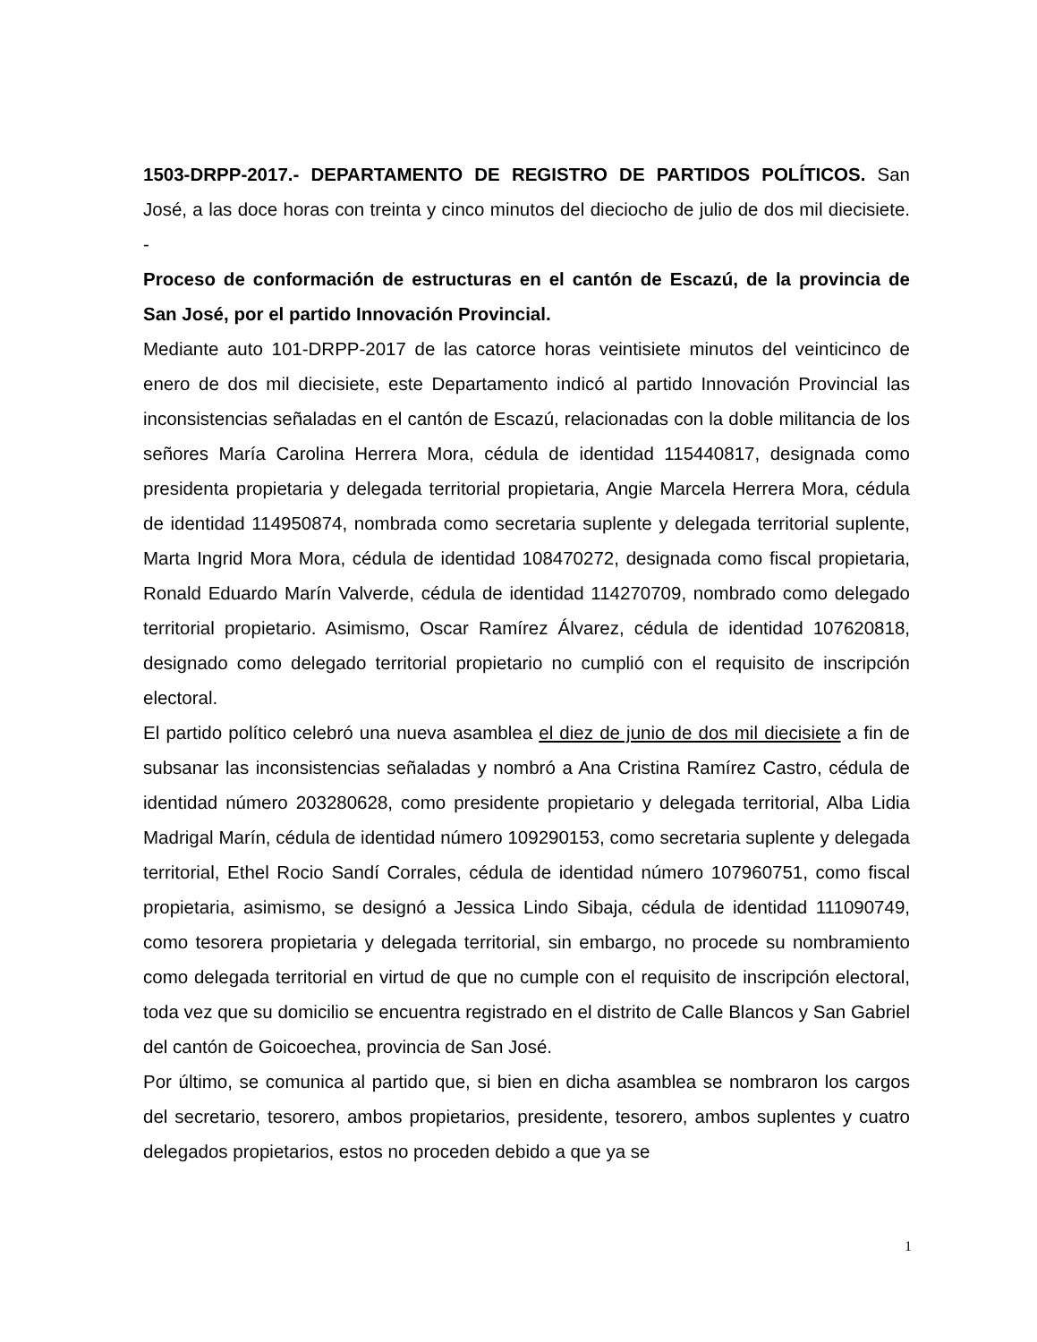1503-DRPP-2017.- DEPARTAMENTO DE REGISTRO DE PARTIDOS POLÍTICOS. San José, a las doce horas con treinta y cinco minutos del dieciocho de julio de dos mil diecisiete. -
Proceso de conformación de estructuras en el cantón de Escazú, de la provincia de San José, por el partido Innovación Provincial.
Mediante auto 101-DRPP-2017 de las catorce horas veintisiete minutos del veinticinco de enero de dos mil diecisiete, este Departamento indicó al partido Innovación Provincial las inconsistencias señaladas en el cantón de Escazú, relacionadas con la doble militancia de los señores María Carolina Herrera Mora, cédula de identidad 115440817, designada como presidenta propietaria y delegada territorial propietaria, Angie Marcela Herrera Mora, cédula de identidad 114950874, nombrada como secretaria suplente y delegada territorial suplente, Marta Ingrid Mora Mora, cédula de identidad 108470272, designada como fiscal propietaria, Ronald Eduardo Marín Valverde, cédula de identidad 114270709, nombrado como delegado territorial propietario. Asimismo, Oscar Ramírez Álvarez, cédula de identidad 107620818, designado como delegado territorial propietario no cumplió con el requisito de inscripción electoral.
El partido político celebró una nueva asamblea el diez de junio de dos mil diecisiete a fin de subsanar las inconsistencias señaladas y nombró a Ana Cristina Ramírez Castro, cédula de identidad número 203280628, como presidente propietario y delegada territorial, Alba Lidia Madrigal Marín, cédula de identidad número 109290153, como secretaria suplente y delegada territorial, Ethel Rocio Sandí Corrales, cédula de identidad número 107960751, como fiscal propietaria, asimismo, se designó a Jessica Lindo Sibaja, cédula de identidad 111090749, como tesorera propietaria y delegada territorial, sin embargo, no procede su nombramiento como delegada territorial en virtud de que no cumple con el requisito de inscripción electoral, toda vez que su domicilio se encuentra registrado en el distrito de Calle Blancos y San Gabriel del cantón de Goicoechea, provincia de San José.
Por último, se comunica al partido que, si bien en dicha asamblea se nombraron los cargos del secretario, tesorero, ambos propietarios, presidente, tesorero, ambos suplentes y cuatro delegados propietarios, estos no proceden debido a que ya se
1